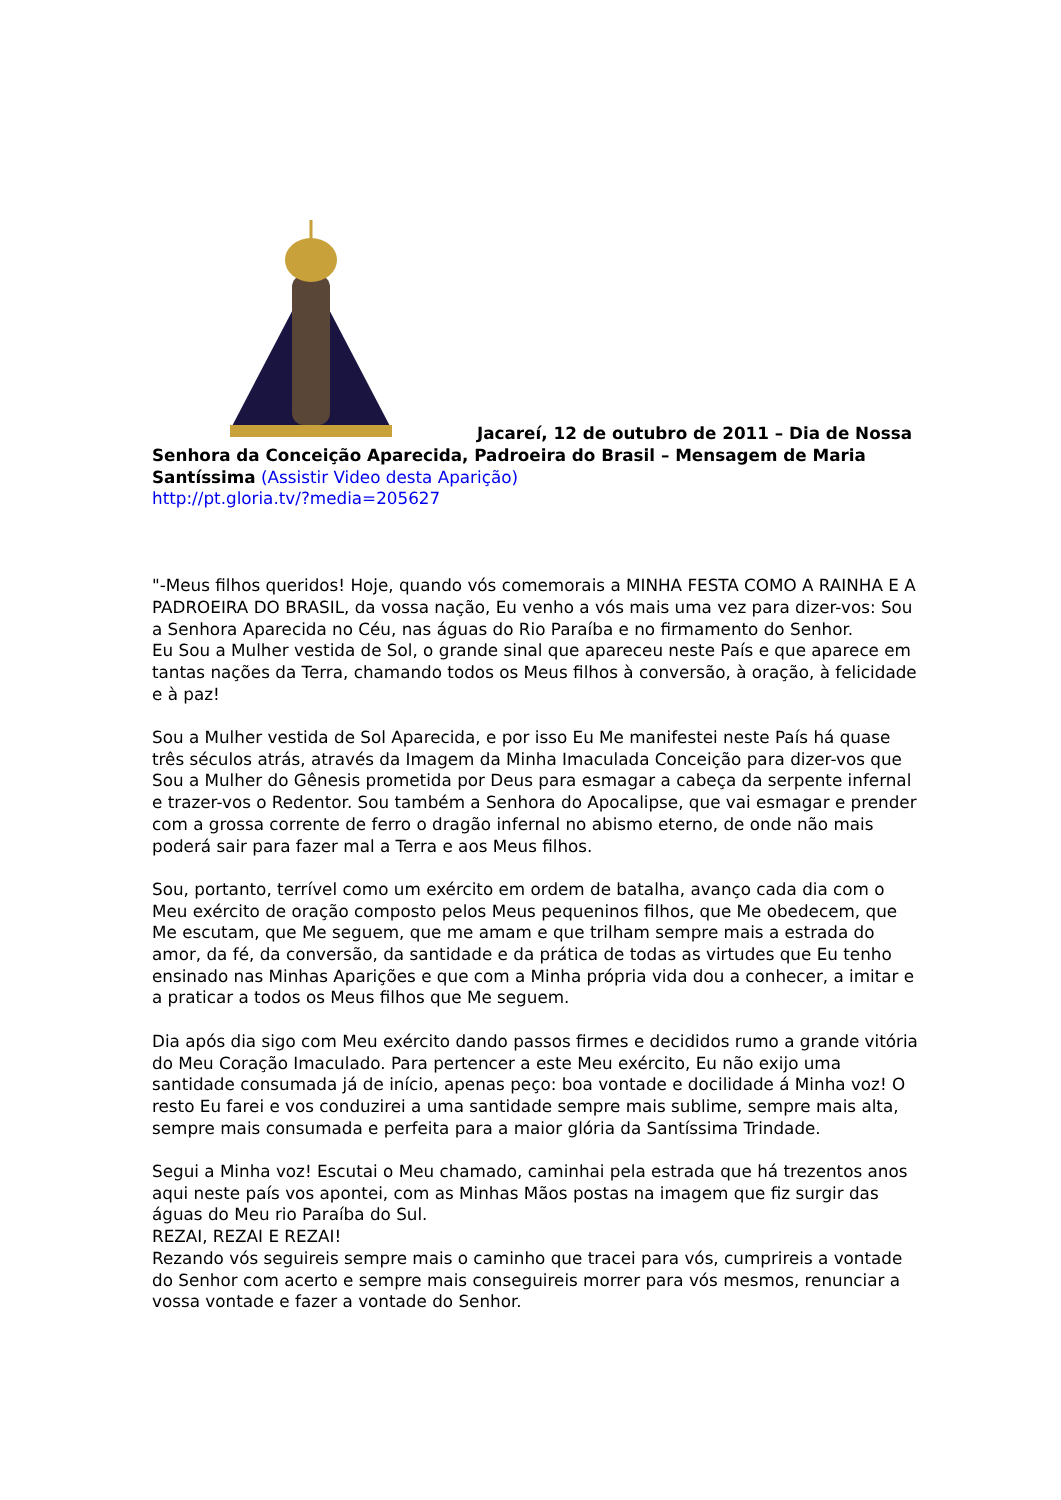Jacareí, 12 de outubro de 2011 – Dia de Nossa Senhora da Conceição Aparecida, Padroeira do Brasil – Mensagem de Maria Santíssima (Assistir Video desta Aparição)
http://pt.gloria.tv/?media=205627
"-Meus filhos queridos! Hoje, quando vós comemorais a MINHA FESTA COMO A RAINHA E A PADROEIRA DO BRASIL, da vossa nação, Eu venho a vós mais uma vez para dizer-vos: Sou a Senhora Aparecida no Céu, nas águas do Rio Paraíba e no firmamento do Senhor.
Eu Sou a Mulher vestida de Sol, o grande sinal que apareceu neste País e que aparece em tantas nações da Terra, chamando todos os Meus filhos à conversão, à oração, à felicidade e à paz!
Sou a Mulher vestida de Sol Aparecida, e por isso Eu Me manifestei neste País há quase três séculos atrás, através da Imagem da Minha Imaculada Conceição para dizer-vos que Sou a Mulher do Gênesis prometida por Deus para esmagar a cabeça da serpente infernal e trazer-vos o Redentor. Sou também a Senhora do Apocalipse, que vai esmagar e prender com a grossa corrente de ferro o dragão infernal no abismo eterno, de onde não mais poderá sair para fazer mal a Terra e aos Meus filhos.
Sou, portanto, terrível como um exército em ordem de batalha, avanço cada dia com o Meu exército de oração composto pelos Meus pequeninos filhos, que Me obedecem, que Me escutam, que Me seguem, que me amam e que trilham sempre mais a estrada do amor, da fé, da conversão, da santidade e da prática de todas as virtudes que Eu tenho ensinado nas Minhas Aparições e que com a Minha própria vida dou a conhecer, a imitar e a praticar a todos os Meus filhos que Me seguem.
Dia após dia sigo com Meu exército dando passos firmes e decididos rumo a grande vitória do Meu Coração Imaculado. Para pertencer a este Meu exército, Eu não exijo uma santidade consumada já de início, apenas peço: boa vontade e docilidade á Minha voz! O resto Eu farei e vos conduzirei a uma santidade sempre mais sublime, sempre mais alta, sempre mais consumada e perfeita para a maior glória da Santíssima Trindade.
Segui a Minha voz! Escutai o Meu chamado, caminhai pela estrada que há trezentos anos aqui neste país vos apontei, com as Minhas Mãos postas na imagem que fiz surgir das águas do Meu rio Paraíba do Sul.
REZAI, REZAI E REZAI!
Rezando vós seguireis sempre mais o caminho que tracei para vós, cumprireis a vontade do Senhor com acerto e sempre mais conseguireis morrer para vós mesmos, renunciar a vossa vontade e fazer a vontade do Senhor.